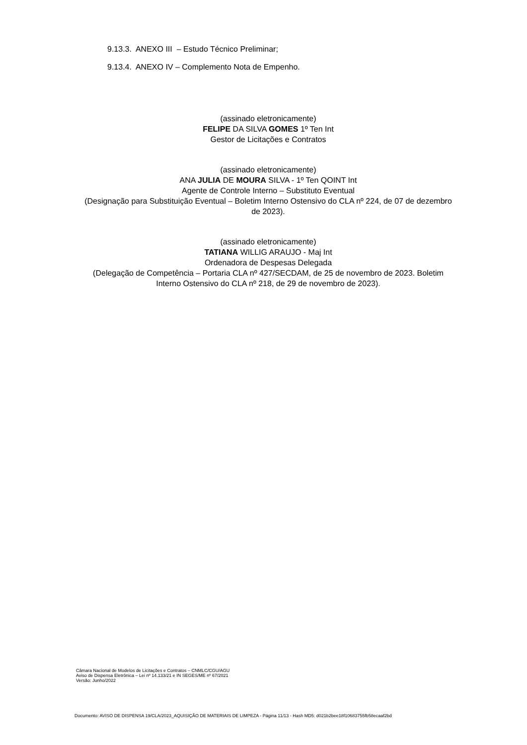9.13.3. ANEXO III – Estudo Técnico Preliminar;
9.13.4. ANEXO IV – Complemento Nota de Empenho.
(assinado eletronicamente)
FELIPE DA SILVA GOMES 1º Ten Int
Gestor de Licitações e Contratos
(assinado eletronicamente)
ANA JULIA DE MOURA SILVA - 1º Ten QOINT Int
Agente de Controle Interno – Substituto Eventual
(Designação para Substituição Eventual – Boletim Interno Ostensivo do CLA nº 224, de 07 de dezembro de 2023).
(assinado eletronicamente)
TATIANA WILLIG ARAUJO - Maj Int
Ordenadora de Despesas Delegada
(Delegação de Competência – Portaria CLA nº 427/SECDAM, de 25 de novembro de 2023. Boletim Interno Ostensivo do CLA nº 218, de 29 de novembro de 2023).
Câmara Nacional de Modelos de Licitações e Contratos – CNMLC/CGU/AGU
Aviso de Dispensa Eletrônica – Lei nº 14.133/21 e IN SEGES/ME nº 67/2021
Versão: Junho/2022
Documento: AVISO DE DISPENSA 19/CLA/2023_AQUISIÇÃO DE MATERIAIS DE LIMPEZA - Página 11/13 - Hash MD5: d021b2bee18f10683755fb58ecaaf2bd